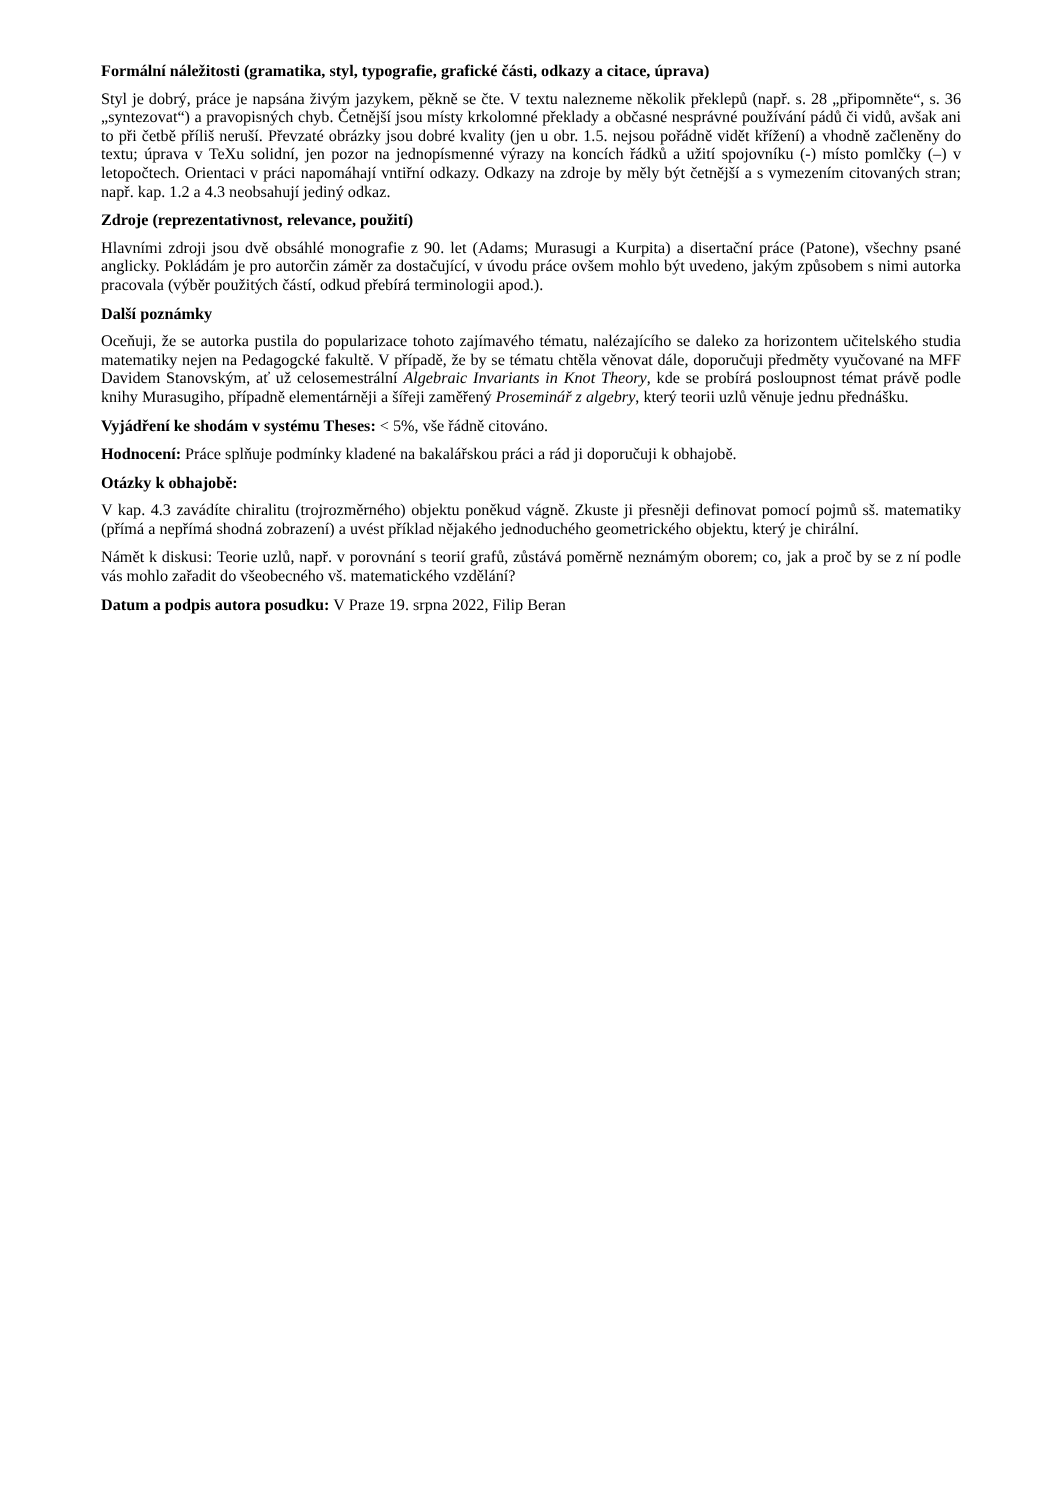Formální náležitosti (gramatika, styl, typografie, grafické části, odkazy a citace, úprava)
Styl je dobrý, práce je napsána živým jazykem, pěkně se čte. V textu nalezneme několik překlepů (např. s. 28 „připomněte“, s. 36 „syntezovat“) a pravopisných chyb. Četnější jsou místy krkolomné překlady a občasné nesprávné používání pádů či vidů, avšak ani to při četbě příliš neruší. Převzaté obrázky jsou dobré kvality (jen u obr. 1.5. nejsou pořádně vidět křížení) a vhodně začleněny do textu; úprava v TeXu solidní, jen pozor na jednopísmenné výrazy na koncích řádků a užití spojovníku (-) místo pomlčky (–) v letopočtech. Orientaci v práci napomáhají vntiřní odkazy. Odkazy na zdroje by měly být četnější a s vymezením citovaných stran; např. kap. 1.2 a 4.3 neobsahují jediný odkaz.
Zdroje (reprezentativnost, relevance, použití)
Hlavními zdroji jsou dvě obsáhlé monografie z 90. let (Adams; Murasugi a Kurpita) a disertační práce (Patone), všechny psané anglicky. Pokládám je pro autorčin záměr za dostačující, v úvodu práce ovšem mohlo být uvedeno, jakým způsobem s nimi autorka pracovala (výběr použitých částí, odkud přebírá terminologii apod.).
Další poznámky
Oceňuji, že se autorka pustila do popularizace tohoto zajímavého tématu, nalézajícího se daleko za horizontem učitelského studia matematiky nejen na Pedagogcké fakultě. V případě, že by se tématu chtěla věnovat dále, doporučuji předměty vyučované na MFF Davidem Stanovským, ať už celosemestrální Algebraic Invariants in Knot Theory, kde se probírá posloupnost témat právě podle knihy Murasugiho, případně elementárněji a šířeji zaměřený Proseminář z algebry, který teorii uzlů věnuje jednu přednášku.
Vyjádření ke shodám v systému Theses: < 5%, vše řádně citováno.
Hodnocení: Práce splňuje podmínky kladené na bakalářskou práci a rád ji doporučuji k obhajobě.
Otázky k obhajobě:
V kap. 4.3 zavádíte chiralitu (trojrozměrného) objektu poněkud vágně. Zkuste ji přesněji definovat pomocí pojmů sš. matematiky (přímá a nepřímá shodná zobrazení) a uvést příklad nějakého jednoduchého geometrického objektu, který je chirální.
Námět k diskusi: Teorie uzlů, např. v porovnání s teorií grafů, zůstává poměrně neznámým oborem; co, jak a proč by se z ní podle vás mohlo zařadit do všeobecného vš. matematického vzdělání?
Datum a podpis autora posudku: V Praze 19. srpna 2022, Filip Beran